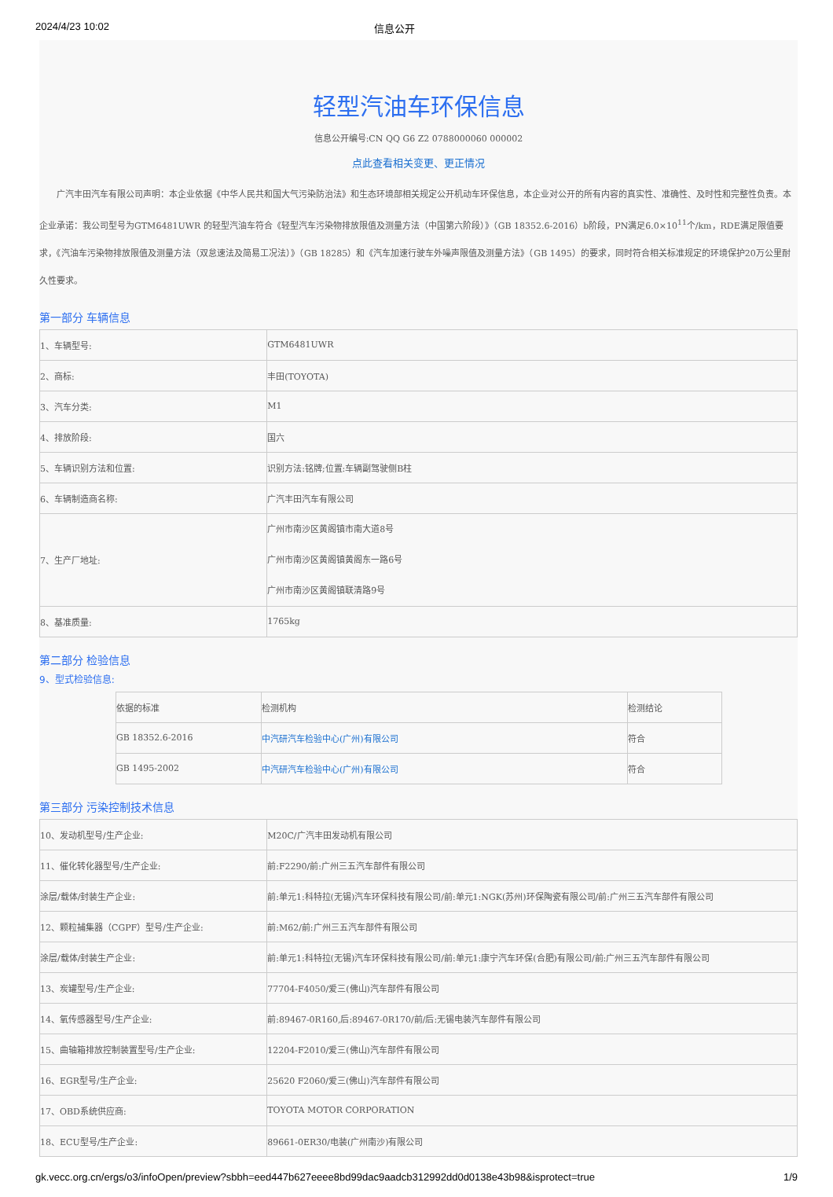2024/4/23 10:02 信息公开
轻型汽油车环保信息
信息公开编号:CN QQ G6 Z2 0788000060 000002
点此查看相关变更、更正情况
广汽丰田汽车有限公司声明：本企业依据《中华人民共和国大气污染防治法》和生态环境部相关规定公开机动车环保信息，本企业对公开的所有内容的真实性、准确性、及时性和完整性负责。本企业承诺：我公司型号为GTM6481UWR 的轻型汽油车符合《轻型汽车污染物排放限值及测量方法（中国第六阶段）》（GB 18352.6-2016）b阶段，PN满足6.0×10<sup>11</sup>个/km，RDE满足限值要求，《汽油车污染物排放限值及测量方法（双怠速法及简易工况法）》（GB 18285）和《汽车加速行驶车外噪声限值及测量方法》（GB 1495）的要求，同时符合相关标准规定的环境保护20万公里耐久性要求。
第一部分 车辆信息
| 1、车辆型号: | GTM6481UWR |
| 2、商标: | 丰田(TOYOTA) |
| 3、汽车分类: | M1 |
| 4、排放阶段: | 国六 |
| 5、车辆识别方法和位置: | 识别方法:铭牌;位置:车辆副驾驶侧B柱 |
| 6、车辆制造商名称: | 广汽丰田汽车有限公司 |
| 7、生产厂地址: | 广州市南沙区黄阁镇市南大道8号 广州市南沙区黄阁镇黄阁东一路6号 广州市南沙区黄阁镇联清路9号 |
| 8、基准质量: | 1765kg |
第二部分 检验信息
9、型式检验信息:
| 依据的标准 | 检测机构 | 检测结论 |
| --- | --- | --- |
| GB 18352.6-2016 | 中汽研汽车检验中心(广州)有限公司 | 符合 |
| GB 1495-2002 | 中汽研汽车检验中心(广州)有限公司 | 符合 |
第三部分 污染控制技术信息
| 10、发动机型号/生产企业: | M20C/广汽丰田发动机有限公司 |
| 11、催化转化器型号/生产企业: | 前:F2290/前:广州三五汽车部件有限公司 |
| 涂层/载体/封装生产企业: | 前:单元1:科特拉(无锡)汽车环保科技有限公司/前:单元1:NGK(苏州)环保陶瓷有限公司/前:广州三五汽车部件有限公司 |
| 12、颗粒捕集器（CGPF）型号/生产企业: | 前:M62/前:广州三五汽车部件有限公司 |
| 涂层/载体/封装生产企业: | 前:单元1:科特拉(无锡)汽车环保科技有限公司/前:单元1:康宁汽车环保(合肥)有限公司/前:广州三五汽车部件有限公司 |
| 13、炭罐型号/生产企业: | 77704-F4050/爱三(佛山)汽车部件有限公司 |
| 14、氧传感器型号/生产企业: | 前:89467-0R160,后:89467-0R170/前/后:无锡电装汽车部件有限公司 |
| 15、曲轴箱排放控制装置型号/生产企业: | 12204-F2010/爱三(佛山)汽车部件有限公司 |
| 16、EGR型号/生产企业: | 25620 F2060/爱三(佛山)汽车部件有限公司 |
| 17、OBD系统供应商: | TOYOTA MOTOR CORPORATION |
| 18、ECU型号/生产企业: | 89661-0ER30/电装(广州南沙)有限公司 |
gk.vecc.org.cn/ergs/o3/infoOpen/preview?sbbh=eed447b627eeee8bd99dac9aadcb312992dd0d0138e43b98&isprotect=true 1/9